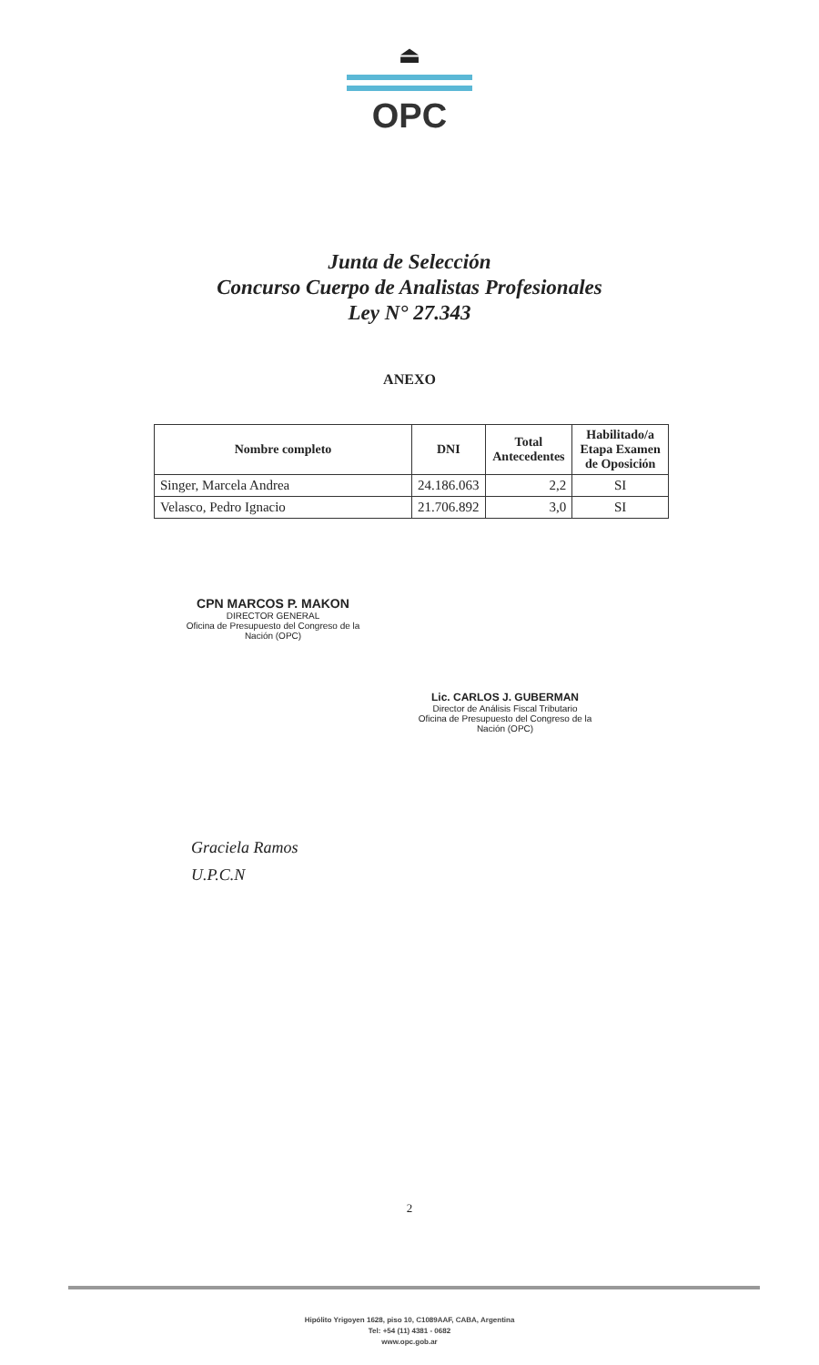⏏
OPC
Junta de Selección
Concurso Cuerpo de Analistas Profesionales
Ley N° 27.343
ANEXO
| Nombre completo | DNI | Total Antecedentes | Habilitado/a Etapa Examen de Oposición |
| --- | --- | --- | --- |
| Singer, Marcela Andrea | 24.186.063 | 2,2 | SI |
| Velasco, Pedro Ignacio | 21.706.892 | 3,0 | SI |
CPN MARCOS P. MAKON
DIRECTOR GENERAL
Oficina de Presupuesto del Congreso de la Nación (OPC)
Lic. CARLOS J. GUBERMAN
Director de Análisis Fiscal Tributario
Oficina de Presupuesto del Congreso de la Nación (OPC)
Graciela Ramos
U.P.C.N
2
Hipólito Yrigoyen 1628, piso 10, C1089AAF, CABA, Argentina
Tel: +54 (11) 4381 - 0682
www.opc.gob.ar